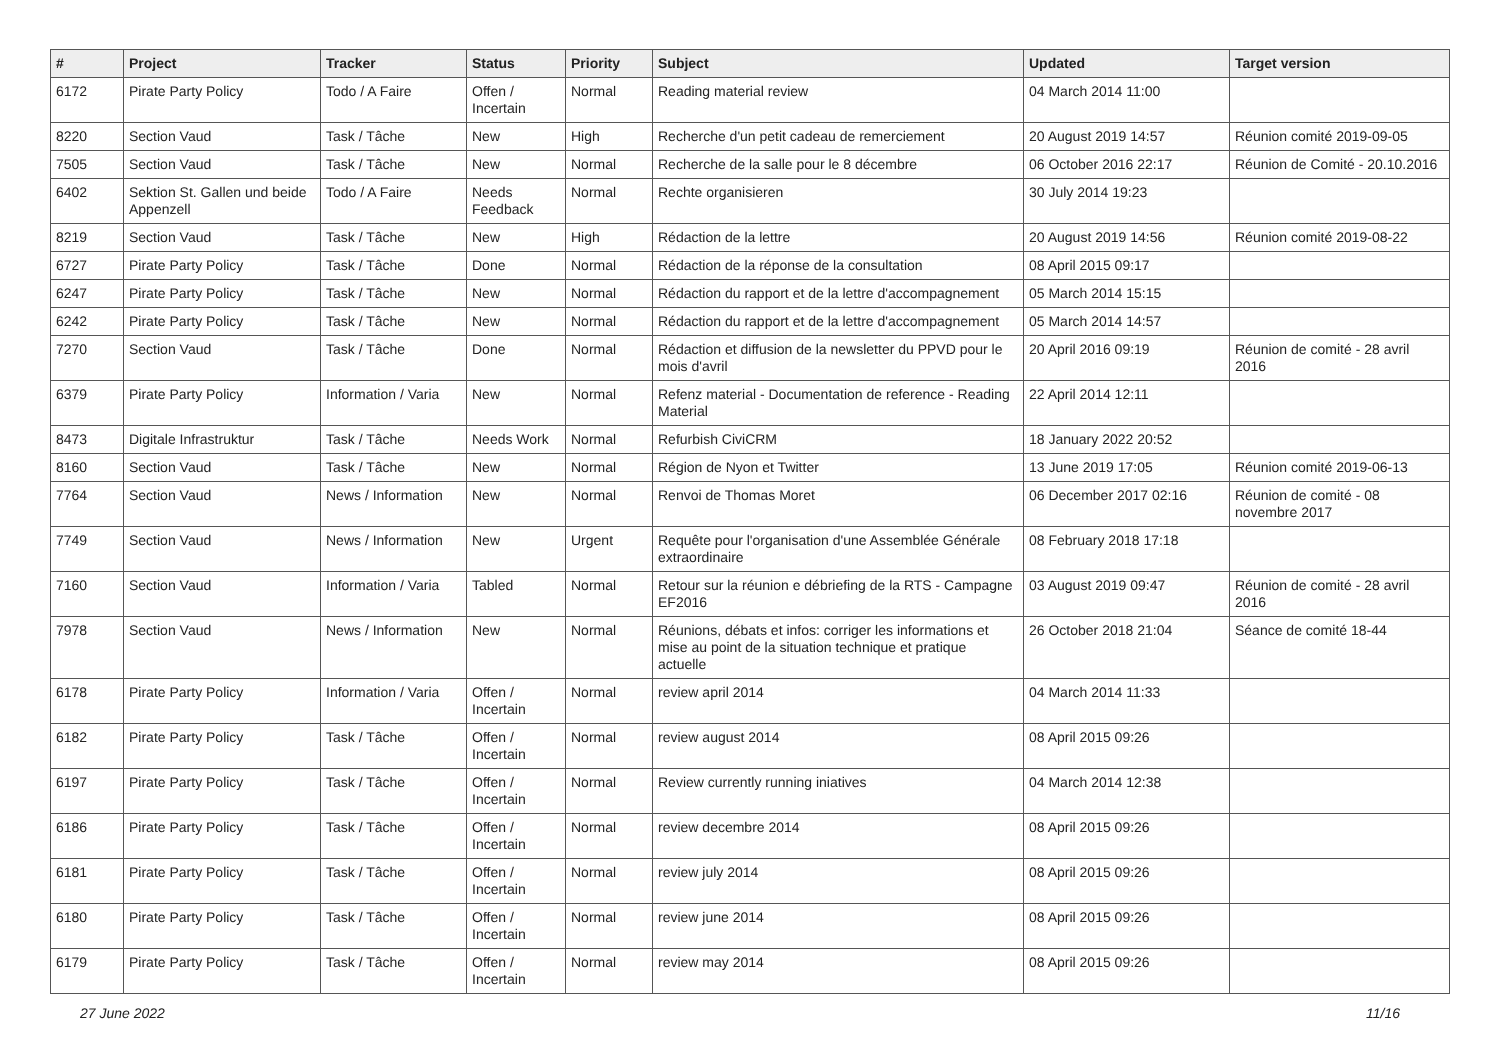| # | Project | Tracker | Status | Priority | Subject | Updated | Target version |
| --- | --- | --- | --- | --- | --- | --- | --- |
| 6172 | Pirate Party Policy | Todo / A Faire | Offen / Incertain | Normal | Reading material review | 04 March 2014 11:00 | |
| 8220 | Section Vaud | Task / Tâche | New | High | Recherche d'un petit cadeau de remerciement | 20 August 2019 14:57 | Réunion comité 2019-09-05 |
| 7505 | Section Vaud | Task / Tâche | New | Normal | Recherche de la salle pour le 8 décembre | 06 October 2016 22:17 | Réunion de Comité - 20.10.2016 |
| 6402 | Sektion St. Gallen und beide Appenzell | Todo / A Faire | Needs Feedback | Normal | Rechte organisieren | 30 July 2014 19:23 | |
| 8219 | Section Vaud | Task / Tâche | New | High | Rédaction de la lettre | 20 August 2019 14:56 | Réunion comité 2019-08-22 |
| 6727 | Pirate Party Policy | Task / Tâche | Done | Normal | Rédaction de la réponse de la consultation | 08 April 2015 09:17 | |
| 6247 | Pirate Party Policy | Task / Tâche | New | Normal | Rédaction du rapport et de la lettre d'accompagnement | 05 March 2014 15:15 | |
| 6242 | Pirate Party Policy | Task / Tâche | New | Normal | Rédaction du rapport et de la lettre d'accompagnement | 05 March 2014 14:57 | |
| 7270 | Section Vaud | Task / Tâche | Done | Normal | Rédaction et diffusion de la newsletter du PPVD pour le mois d'avril | 20 April 2016 09:19 | Réunion de comité - 28 avril 2016 |
| 6379 | Pirate Party Policy | Information / Varia | New | Normal | Refenz material - Documentation de reference - Reading Material | 22 April 2014 12:11 | |
| 8473 | Digitale Infrastruktur | Task / Tâche | Needs Work | Normal | Refurbish CiviCRM | 18 January 2022 20:52 | |
| 8160 | Section Vaud | Task / Tâche | New | Normal | Région de Nyon et Twitter | 13 June 2019 17:05 | Réunion comité 2019-06-13 |
| 7764 | Section Vaud | News / Information | New | Normal | Renvoi de Thomas Moret | 06 December 2017 02:16 | Réunion de comité - 08 novembre 2017 |
| 7749 | Section Vaud | News / Information | New | Urgent | Requête pour l'organisation d'une Assemblée Générale extraordinaire | 08 February 2018 17:18 | |
| 7160 | Section Vaud | Information / Varia | Tabled | Normal | Retour sur la réunion e débriefing de la RTS - Campagne EF2016 | 03 August 2019 09:47 | Réunion de comité - 28 avril 2016 |
| 7978 | Section Vaud | News / Information | New | Normal | Réunions, débats et infos: corriger les informations et mise au point de la situation technique et pratique actuelle | 26 October 2018 21:04 | Séance de comité 18-44 |
| 6178 | Pirate Party Policy | Information / Varia | Offen / Incertain | Normal | review april 2014 | 04 March 2014 11:33 | |
| 6182 | Pirate Party Policy | Task / Tâche | Offen / Incertain | Normal | review august 2014 | 08 April 2015 09:26 | |
| 6197 | Pirate Party Policy | Task / Tâche | Offen / Incertain | Normal | Review currently running iniatives | 04 March 2014 12:38 | |
| 6186 | Pirate Party Policy | Task / Tâche | Offen / Incertain | Normal | review decembre 2014 | 08 April 2015 09:26 | |
| 6181 | Pirate Party Policy | Task / Tâche | Offen / Incertain | Normal | review july 2014 | 08 April 2015 09:26 | |
| 6180 | Pirate Party Policy | Task / Tâche | Offen / Incertain | Normal | review june 2014 | 08 April 2015 09:26 | |
| 6179 | Pirate Party Policy | Task / Tâche | Offen / Incertain | Normal | review may 2014 | 08 April 2015 09:26 | |
27 June 2022 11/16